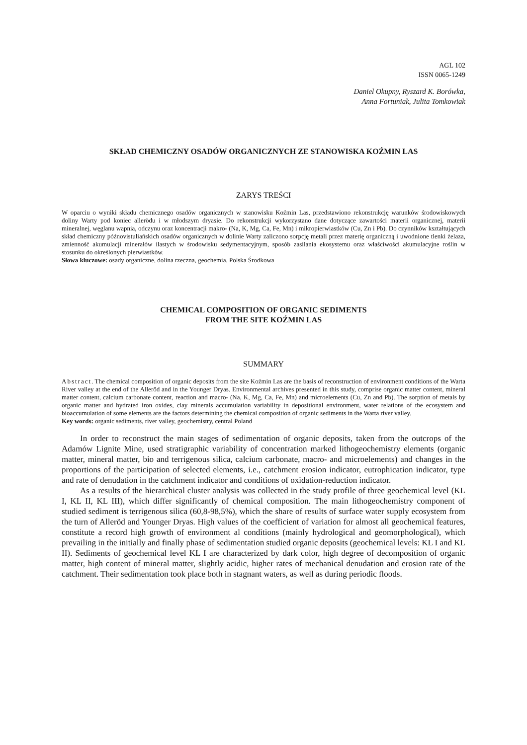AGL 102
ISSN 0065-1249
Daniel Okupny, Ryszard K. Borówka,
Anna Fortuniak, Julita Tomkowiak
SKŁAD CHEMICZNY OSADÓW ORGANICZNYCH ZE STANOWISKA KOŹMIN LAS
ZARYS TREŚCI
W oparciu o wyniki składu chemicznego osadów organicznych w stanowisku Koźmin Las, przedstawiono rekonstrukcję warunków środowiskowych doliny Warty pod koniec allerödu i w młodszym dryasie. Do rekonstrukcji wykorzystano dane dotyczące zawartości materii organicznej, materii mineralnej, węglanu wapnia, odczynu oraz koncentracji makro- (Na, K, Mg, Ca, Fe, Mn) i mikropierwiastków (Cu, Zn i Pb). Do czynników kształtujących skład chemiczny późnovistuliańskich osadów organicznych w dolinie Warty zaliczono sorpcję metali przez materię organiczną i uwodnione tlenki żelaza, zmienność akumulacji minerałów ilastych w środowisku sedymentacyjnym, sposób zasilania ekosystemu oraz właściwości akumulacyjne roślin w stosunku do określonych pierwiastków.
Słowa kluczowe: osady organiczne, dolina rzeczna, geochemia, Polska Środkowa
CHEMICAL COMPOSITION OF ORGANIC SEDIMENTS
FROM THE SITE KOŹMIN LAS
SUMMARY
Abstract. The chemical composition of organic deposits from the site Koźmin Las are the basis of reconstruction of environment conditions of the Warta River valley at the end of the Alleröd and in the Younger Dryas. Environmental archives presented in this study, comprise organic matter content, mineral matter content, calcium carbonate content, reaction and macro- (Na, K, Mg, Ca, Fe, Mn) and microelements (Cu, Zn and Pb). The sorption of metals by organic matter and hydrated iron oxides, clay minerals accumulation variability in depositional environment, water relations of the ecosystem and bioaccumulation of some elements are the factors determining the chemical composition of organic sediments in the Warta river valley.
Key words: organic sediments, river valley, geochemistry, central Poland
In order to reconstruct the main stages of sedimentation of organic deposits, taken from the outcrops of the Adamów Lignite Mine, used stratigraphic variability of concentration marked lithogeochemistry elements (organic matter, mineral matter, bio and terrigenous silica, calcium carbonate, macro- and microelements) and changes in the proportions of the participation of selected elements, i.e., catchment erosion indicator, eutrophication indicator, type and rate of denudation in the catchment indicator and conditions of oxidation-reduction indicator.
As a results of the hierarchical cluster analysis was collected in the study profile of three geochemical level (KL I, KL II, KL III), which differ significantly of chemical composition. The main lithogeochemistry component of studied sediment is terrigenous silica (60,8-98,5%), which the share of results of surface water supply ecosystem from the turn of Alleröd and Younger Dryas. High values of the coefficient of variation for almost all geochemical features, constitute a record high growth of environment al conditions (mainly hydrological and geomorphological), which prevailing in the initially and finally phase of sedimentation studied organic deposits (geochemical levels: KL I and KL II). Sediments of geochemical level KL I are characterized by dark color, high degree of decomposition of organic matter, high content of mineral matter, slightly acidic, higher rates of mechanical denudation and erosion rate of the catchment. Their sedimentation took place both in stagnant waters, as well as during periodic floods.